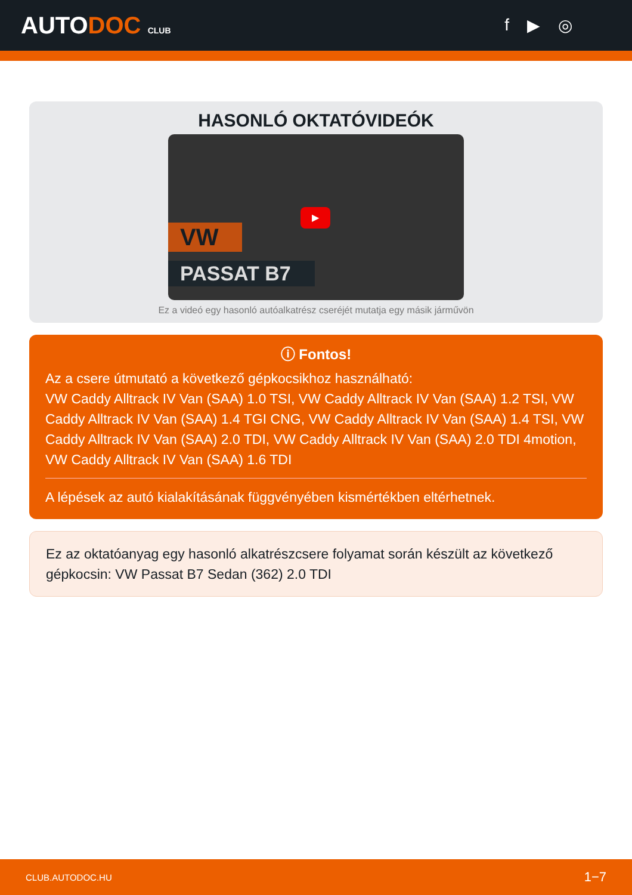AUTODOC CLUB
f ▶ ◎
HASONLÓ OKTATÓVIDEÓK
VW
PASSAT B7
▶
Ez a videó egy hasonló autóalkatrész cseréjét mutatja egy másik járművön
ⓘ Fontos!
Az a csere útmutató a következő gépkocsikhoz használható:
VW Caddy Alltrack IV Van (SAA) 1.0 TSI, VW Caddy Alltrack IV Van (SAA) 1.2 TSI, VW Caddy Alltrack IV Van (SAA) 1.4 TGI CNG, VW Caddy Alltrack IV Van (SAA) 1.4 TSI, VW Caddy Alltrack IV Van (SAA) 2.0 TDI, VW Caddy Alltrack IV Van (SAA) 2.0 TDI 4motion, VW Caddy Alltrack IV Van (SAA) 1.6 TDI
A lépések az autó kialakításának függvényében kismértékben eltérhetnek.
Ez az oktatóanyag egy hasonló alkatrészcsere folyamat során készült az következő gépkocsin: VW Passat B7 Sedan (362) 2.0 TDI
CLUB.AUTODOC.HU 1−7